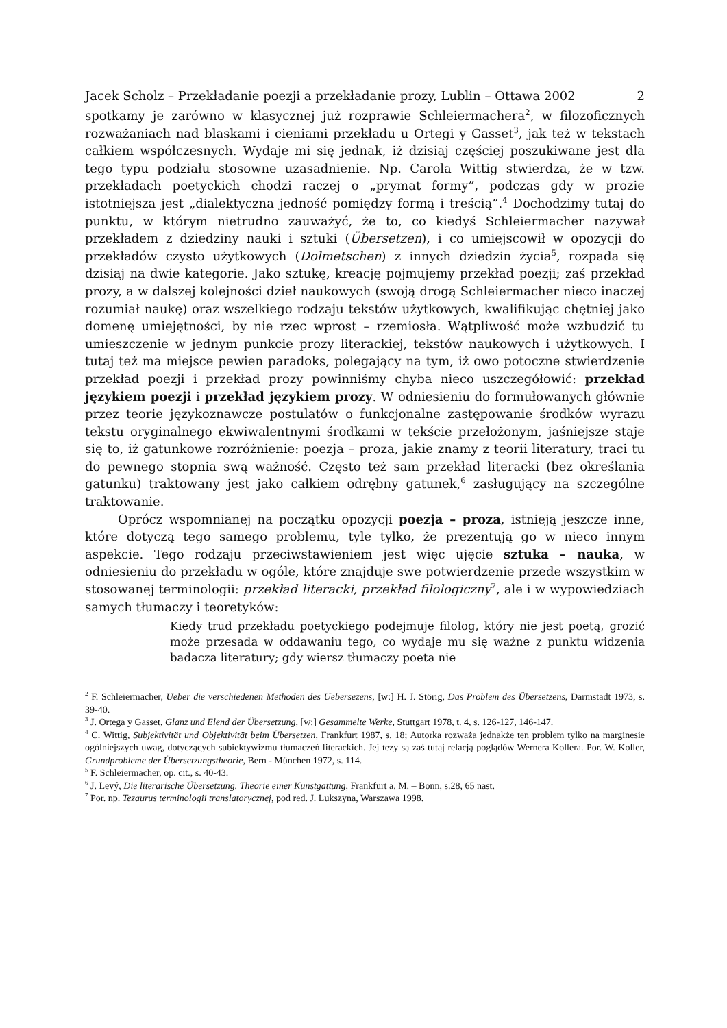Jacek Scholz – Przekładanie poezji a przekładanie prozy, Lublin – Ottawa 2002 2
spotkamy je zarówno w klasycznej już rozprawie Schleiermachera<sup>2</sup>, w filozoficznych rozważaniach nad blaskami i cieniami przekładu u Ortegi y Gasset<sup>3</sup>, jak też w tekstach całkiem współczesnych. Wydaje mi się jednak, iż dzisiaj częściej poszukiwane jest dla tego typu podziału stosowne uzasadnienie. Np. Carola Wittig stwierdza, że w tzw. przekładach poetyckich chodzi raczej o „prymat formy”, podczas gdy w prozie istotniejsza jest „dialektyczna jedność pomiędzy formą i treścią”.<sup>4</sup> Dochodzimy tutaj do punktu, w którym nietrudno zauważyć, że to, co kiedyś Schleiermacher nazywał przekładem z dziedziny nauki i sztuki (Übersetzen), i co umiejscowił w opozycji do przekładów czysto użytkowych (Dolmetschen) z innych dziedzin życia<sup>5</sup>, rozpada się dzisiaj na dwie kategorie. Jako sztukę, kreację pojmujemy przekład poezji; zaś przekład prozy, a w dalszej kolejności dzieł naukowych (swoją drogą Schleiermacher nieco inaczej rozumiał naukę) oraz wszelkiego rodzaju tekstów użytkowych, kwalifikując chętniej jako domenę umiejętności, by nie rzec wprost – rzemiosła. Wątpliwość może wzbudzić tu umieszczenie w jednym punkcie prozy literackiej, tekstów naukowych i użytkowych. I tutaj też ma miejsce pewien paradoks, polegający na tym, iż owo potoczne stwierdzenie przekład poezji i przekład prozy powinniśmy chyba nieco uszczegółowić: przekład językiem poezji i przekład językiem prozy. W odniesieniu do formułowanych głównie przez teorie językoznawcze postulatów o funkcjonalne zastępowanie środków wyrazu tekstu oryginalnego ekwiwalentnymi środkami w tekście przełożonym, jaśniejsze staje się to, iż gatunkowe rozróżnienie: poezja – proza, jakie znamy z teorii literatury, traci tu do pewnego stopnia swą ważność. Często też sam przekład literacki (bez określania gatunku) traktowany jest jako całkiem odrębny gatunek,<sup>6</sup> zasługujący na szczególne traktowanie.
Oprócz wspomnianej na początku opozycji poezja – proza, istnieją jeszcze inne, które dotyczą tego samego problemu, tyle tylko, że prezentują go w nieco innym aspekcie. Tego rodzaju przeciwstawieniem jest więc ujęcie sztuka – nauka, w odniesieniu do przekładu w ogóle, które znajduje swe potwierdzenie przede wszystkim w stosowanej terminologii: przekład literacki, przekład filologiczny<sup>7</sup>, ale i w wypowiedziach samych tłumaczy i teoretyków:
Kiedy trud przekładu poetyckiego podejmuje filolog, który nie jest poetą, grozić może przesada w oddawaniu tego, co wydaje mu się ważne z punktu widzenia badacza literatury; gdy wiersz tłumaczy poeta nie
<sup>2</sup> F. Schleiermacher, Ueber die verschiedenen Methoden des Uebersezens, [w:] H. J. Störig, Das Problem des Übersetzens, Darmstadt 1973, s. 39-40.
<sup>3</sup> J. Ortega y Gasset, Glanz und Elend der Übersetzung, [w:] Gesammelte Werke, Stuttgart 1978, t. 4, s. 126-127, 146-147.
<sup>4</sup> C. Wittig, Subjektivität und Objektivität beim Übersetzen, Frankfurt 1987, s. 18; Autorka rozważa jednakże ten problem tylko na marginesie ogólniejszych uwag, dotyczących subiektywizmu tłumaczeń literackich. Jej tezy są zaś tutaj relacją poglądów Wernera Kollera. Por. W. Koller, Grundprobleme der Übersetzungstheorie, Bern - München 1972, s. 114.
<sup>5</sup> F. Schleiermacher, op. cit., s. 40-43.
<sup>6</sup> J. Levý, Die literarische Übersetzung. Theorie einer Kunstgattung, Frankfurt a. M. – Bonn, s.28, 65 nast.
<sup>7</sup> Por. np. Tezaurus terminologii translatorycznej, pod red. J. Lukszyna, Warszawa 1998.